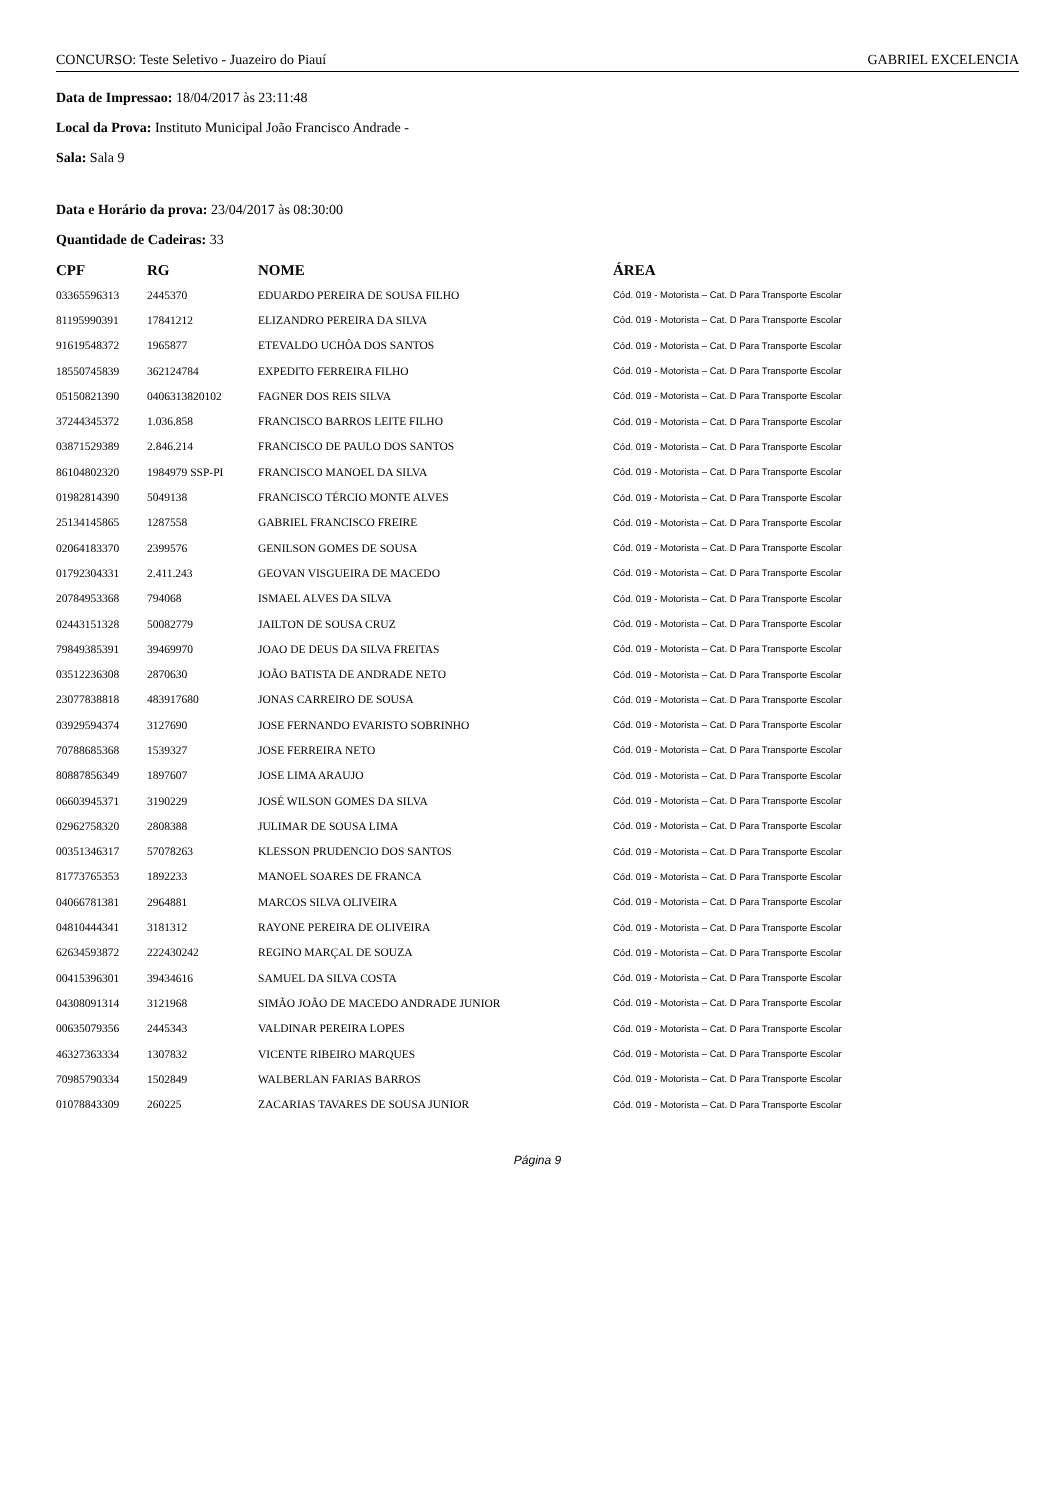CONCURSO: Teste Seletivo - Juazeiro do Piauí GABRIEL EXCELENCIA
Data de Impressao: 18/04/2017 às 23:11:48
Local da Prova: Instituto Municipal João Francisco Andrade -
Sala: Sala 9
Data e Horário da prova: 23/04/2017 às 08:30:00
Quantidade de Cadeiras: 33
| CPF | RG | NOME | ÁREA |
| --- | --- | --- | --- |
| 03365596313 | 2445370 | EDUARDO PEREIRA DE SOUSA FILHO | Cód. 019 - Motorista – Cat. D Para Transporte Escolar |
| 81195990391 | 17841212 | ELIZANDRO PEREIRA DA SILVA | Cód. 019 - Motorista – Cat. D Para Transporte Escolar |
| 91619548372 | 1965877 | ETEVALDO UCHÔA DOS SANTOS | Cód. 019 - Motorista – Cat. D Para Transporte Escolar |
| 18550745839 | 362124784 | EXPEDITO FERREIRA FILHO | Cód. 019 - Motorista – Cat. D Para Transporte Escolar |
| 05150821390 | 0406313820102 | FAGNER DOS REIS SILVA | Cód. 019 - Motorista – Cat. D Para Transporte Escolar |
| 37244345372 | 1.036.858 | FRANCISCO BARROS LEITE FILHO | Cód. 019 - Motorista – Cat. D Para Transporte Escolar |
| 03871529389 | 2.846.214 | FRANCISCO DE PAULO DOS SANTOS | Cód. 019 - Motorista – Cat. D Para Transporte Escolar |
| 86104802320 | 1984979 SSP-PI | FRANCISCO MANOEL DA SILVA | Cód. 019 - Motorista – Cat. D Para Transporte Escolar |
| 01982814390 | 5049138 | FRANCISCO TÉRCIO MONTE ALVES | Cód. 019 - Motorista – Cat. D Para Transporte Escolar |
| 25134145865 | 1287558 | GABRIEL FRANCISCO FREIRE | Cód. 019 - Motorista – Cat. D Para Transporte Escolar |
| 02064183370 | 2399576 | GENILSON GOMES DE SOUSA | Cód. 019 - Motorista – Cat. D Para Transporte Escolar |
| 01792304331 | 2.411.243 | GEOVAN VISGUEIRA DE MACEDO | Cód. 019 - Motorista – Cat. D Para Transporte Escolar |
| 20784953368 | 794068 | ISMAEL ALVES DA SILVA | Cód. 019 - Motorista – Cat. D Para Transporte Escolar |
| 02443151328 | 50082779 | JAILTON DE SOUSA CRUZ | Cód. 019 - Motorista – Cat. D Para Transporte Escolar |
| 79849385391 | 39469970 | JOAO DE DEUS DA SILVA FREITAS | Cód. 019 - Motorista – Cat. D Para Transporte Escolar |
| 03512236308 | 2870630 | JOÃO BATISTA DE ANDRADE NETO | Cód. 019 - Motorista – Cat. D Para Transporte Escolar |
| 23077838818 | 483917680 | JONAS CARREIRO DE SOUSA | Cód. 019 - Motorista – Cat. D Para Transporte Escolar |
| 03929594374 | 3127690 | JOSE FERNANDO EVARISTO SOBRINHO | Cód. 019 - Motorista – Cat. D Para Transporte Escolar |
| 70788685368 | 1539327 | JOSE FERREIRA NETO | Cód. 019 - Motorista – Cat. D Para Transporte Escolar |
| 80887856349 | 1897607 | JOSE LIMA ARAUJO | Cód. 019 - Motorista – Cat. D Para Transporte Escolar |
| 06603945371 | 3190229 | JOSÉ WILSON GOMES DA SILVA | Cód. 019 - Motorista – Cat. D Para Transporte Escolar |
| 02962758320 | 2808388 | JULIMAR DE SOUSA LIMA | Cód. 019 - Motorista – Cat. D Para Transporte Escolar |
| 00351346317 | 57078263 | KLESSON PRUDENCIO DOS SANTOS | Cód. 019 - Motorista – Cat. D Para Transporte Escolar |
| 81773765353 | 1892233 | MANOEL SOARES DE FRANCA | Cód. 019 - Motorista – Cat. D Para Transporte Escolar |
| 04066781381 | 2964881 | MARCOS SILVA OLIVEIRA | Cód. 019 - Motorista – Cat. D Para Transporte Escolar |
| 04810444341 | 3181312 | RAYONE PEREIRA DE OLIVEIRA | Cód. 019 - Motorista – Cat. D Para Transporte Escolar |
| 62634593872 | 222430242 | REGINO MARÇAL DE SOUZA | Cód. 019 - Motorista – Cat. D Para Transporte Escolar |
| 00415396301 | 39434616 | SAMUEL DA SILVA COSTA | Cód. 019 - Motorista – Cat. D Para Transporte Escolar |
| 04308091314 | 3121968 | SIMÃO JOÃO DE MACEDO ANDRADE JUNIOR | Cód. 019 - Motorista – Cat. D Para Transporte Escolar |
| 00635079356 | 2445343 | VALDINAR PEREIRA LOPES | Cód. 019 - Motorista – Cat. D Para Transporte Escolar |
| 46327363334 | 1307832 | VICENTE RIBEIRO MARQUES | Cód. 019 - Motorista – Cat. D Para Transporte Escolar |
| 70985790334 | 1502849 | WALBERLAN FARIAS BARROS | Cód. 019 - Motorista – Cat. D Para Transporte Escolar |
| 01078843309 | 260225 | ZACARIAS TAVARES DE SOUSA JUNIOR | Cód. 019 - Motorista – Cat. D Para Transporte Escolar |
Página 9